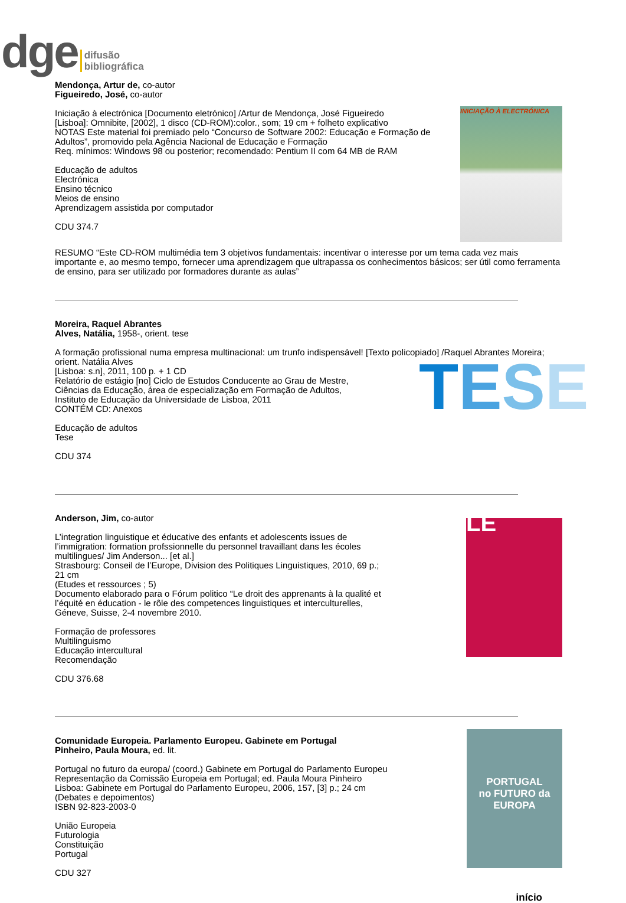dge difusão
bibliográfica
Mendonça, Artur de, co-autor
Figueiredo, José, co-autor
Iniciação à electrónica [Documento eletrónico] /Artur de Mendonça, José Figueiredo
[Lisboa]: Omnibite, [2002], 1 disco (CD-ROM):color., som; 19 cm + folheto explicativo
NOTAS Este material foi premiado pelo “Concurso de Software 2002: Educação e Formação de Adultos”, promovido pela Agência Nacional de Educação e Formação
Req. mínimos: Windows 98 ou posterior; recomendado: Pentium II com 64 MB de RAM
Educação de adultos
Electrónica
Ensino técnico
Meios de ensino
Aprendizagem assistida por computador
CDU 374.7
INICIAÇÃO À ELECTRÓNICA
RESUMO “Este CD-ROM multimédia tem 3 objetivos fundamentais: incentivar o interesse por um tema cada vez mais importante e, ao mesmo tempo, fornecer uma aprendizagem que ultrapassa os conhecimentos básicos; ser útil como ferramenta de ensino, para ser utilizado por formadores durante as aulas”
Moreira, Raquel Abrantes
Alves, Natália, 1958-, orient. tese
A formação profissional numa empresa multinacional: um trunfo indispensável! [Texto policopiado] /Raquel Abrantes Moreira; orient. Natália Alves
[Lisboa: s.n], 2011, 100 p. + 1 CD
Relatório de estágio [no] Ciclo de Estudos Conducente ao Grau de Mestre,
Ciências da Educação, área de especialização em Formação de Adultos,
Instituto de Educação da Universidade de Lisboa, 2011
CONTÉM CD: Anexos
Educação de adultos
Tese
CDU 374
TESE
Anderson, Jim, co-autor
L’integration linguistique et éducative des enfants et adolescents issues de l’immigration: formation profssionnelle du personnel travaillant dans les écoles multilingues/ Jim Anderson... [et al.]
Strasbourg: Conseil de l’Europe, Division des Politiques Linguistiques, 2010, 69 p.; 21 cm
(Etudes et ressources ; 5)
Documento elaborado para o Fórum politico “Le droit des apprenants à la qualité et l’équité en éducation - le rôle des competences linguistiques et interculturelles, Géneve, Suisse, 2-4 novembre 2010.
Formação de professores
Multilinguismo
Educação intercultural
Recomendação
CDU 376.68
LE
Comunidade Europeia. Parlamento Europeu. Gabinete em Portugal
Pinheiro, Paula Moura, ed. lit.
Portugal no futuro da europa/ (coord.) Gabinete em Portugal do Parlamento Europeu Representação da Comissão Europeia em Portugal; ed. Paula Moura Pinheiro
Lisboa: Gabinete em Portugal do Parlamento Europeu, 2006, 157, [3] p.; 24 cm
(Debates e depoimentos)
ISBN 92-823-2003-0
União Europeia
Futurologia
Constituição
Portugal
CDU 327
PORTUGAL
no FUTURO da
EUROPA
início